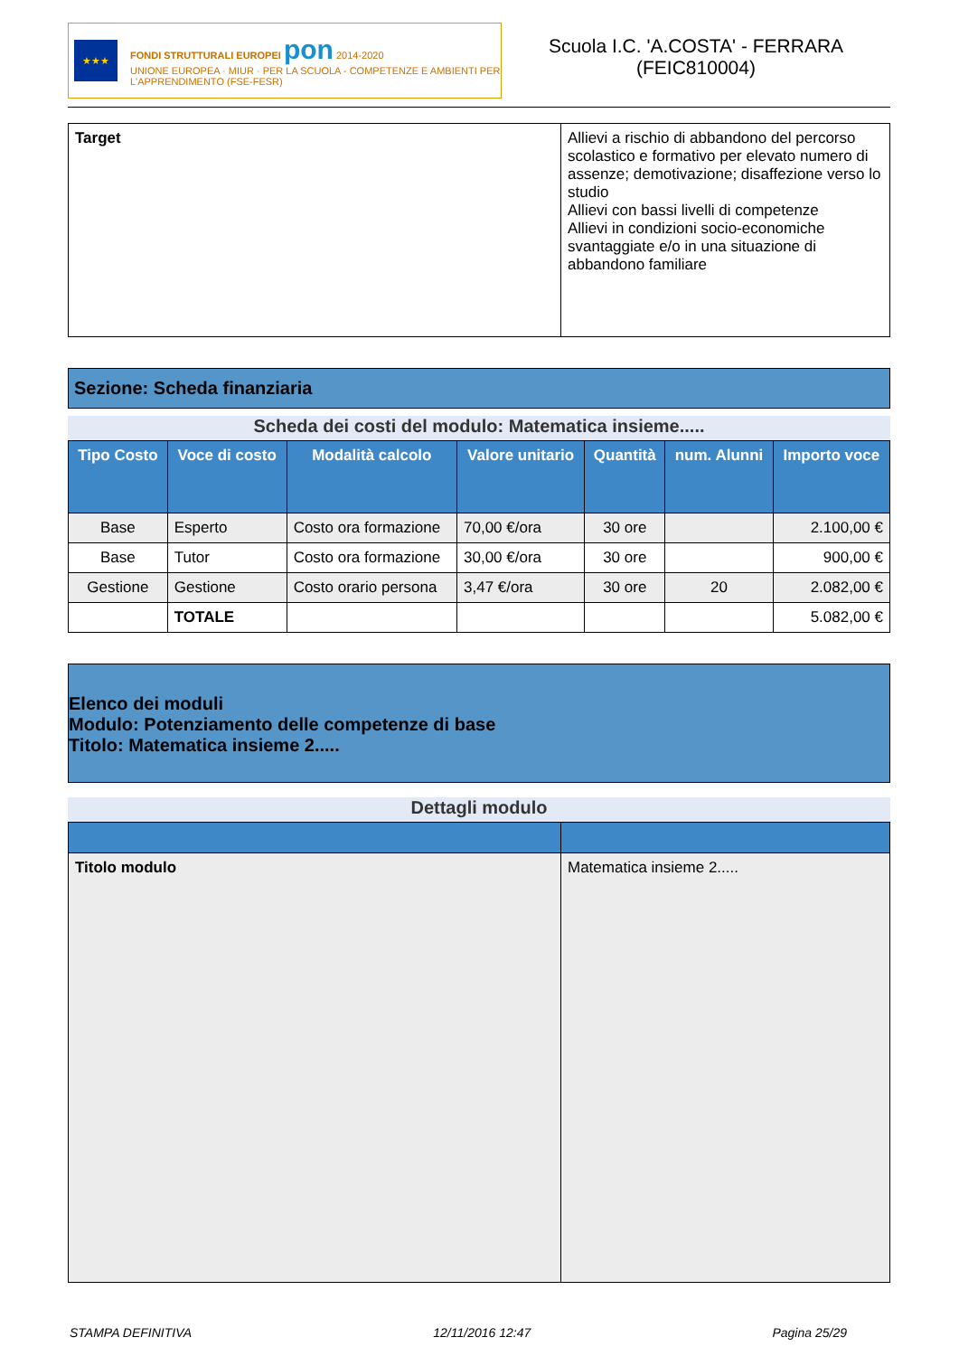★★★
FONDI STRUTTURALI EUROPEI pon 2014-2020
UNIONE EUROPEA · MIUR · PER LA SCUOLA - COMPETENZE E AMBIENTI PER L'APPRENDIMENTO (FSE-FESR)
Scuola I.C. 'A.COSTA' - FERRARA
(FEIC810004)
| Target | Allievi a rischio di abbandono del percorso scolastico e formativo per elevato numero di assenze; demotivazione; disaffezione verso lo studio Allievi con bassi livelli di competenze Allievi in condizioni socio-economiche svantaggiate e/o in una situazione di abbandono familiare |
Sezione: Scheda finanziaria
Scheda dei costi del modulo: Matematica insieme.....
| Tipo Costo | Voce di costo | Modalità calcolo | Valore unitario | Quantità | num. Alunni | Importo voce |
| --- | --- | --- | --- | --- | --- | --- |
| Base | Esperto | Costo ora formazione | 70,00 €/ora | 30 ore | | 2.100,00 € |
| Base | Tutor | Costo ora formazione | 30,00 €/ora | 30 ore | | 900,00 € |
| Gestione | Gestione | Costo orario persona | 3,47 €/ora | 30 ore | 20 | 2.082,00 € |
| | TOTALE | | | | | 5.082,00 € |
Elenco dei moduli
Modulo: Potenziamento delle competenze di base
Titolo: Matematica insieme 2.....
Dettagli modulo
| Titolo modulo | Matematica insieme 2..... |
STAMPA DEFINITIVA 12/11/2016 12:47 Pagina 25/29